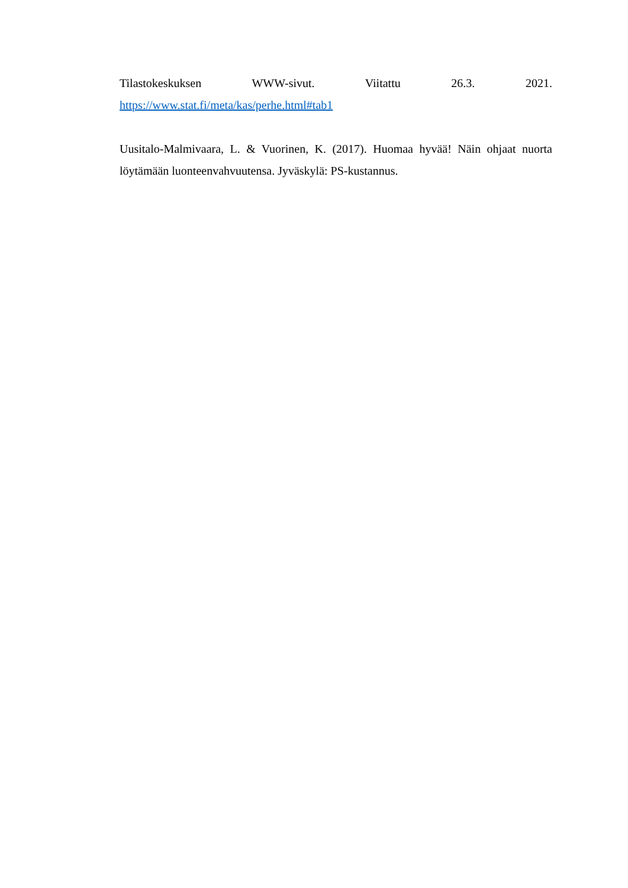Tilastokeskuksen WWW-sivut. Viitattu 26.3. 2021.
https://www.stat.fi/meta/kas/perhe.html#tab1
Uusitalo-Malmivaara, L. & Vuorinen, K. (2017). Huomaa hyvää! Näin ohjaat nuorta löytämään luonteenvahvuutensa. Jyväskylä: PS-kustannus.